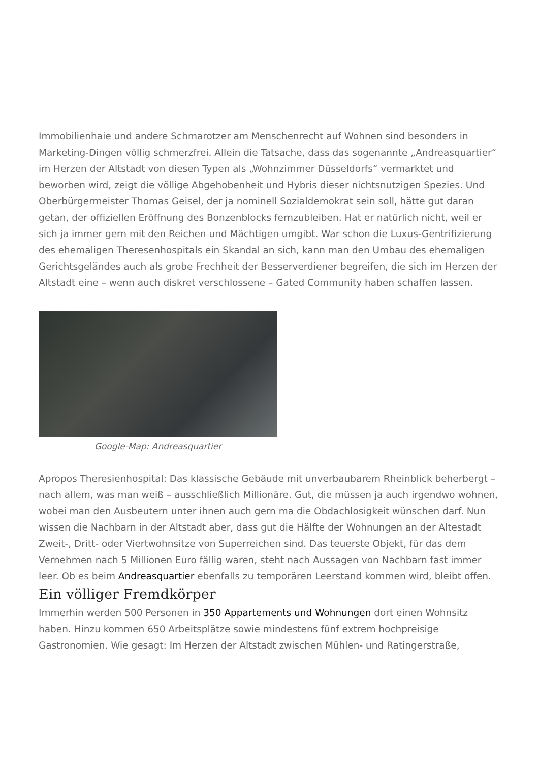Immobilienhaie und andere Schmarotzer am Menschenrecht auf Wohnen sind besonders in Marketing-Dingen völlig schmerzfrei. Allein die Tatsache, dass das sogenannte „Andreasquartier“ im Herzen der Altstadt von diesen Typen als „Wohnzimmer Düsseldorfs“ vermarktet und beworben wird, zeigt die völlige Abgehobenheit und Hybris dieser nichtsnutzigen Spezies. Und Oberbürgermeister Thomas Geisel, der ja nominell Sozialdemokrat sein soll, hätte gut daran getan, der offiziellen Eröffnung des Bonzenblocks fernzubleiben. Hat er natürlich nicht, weil er sich ja immer gern mit den Reichen und Mächtigen umgibt. War schon die Luxus-Gentrifizierung des ehemaligen Theresenhospitals ein Skandal an sich, kann man den Umbau des ehemaligen Gerichtsgeländes auch als grobe Frechheit der Besserverdiener begreifen, die sich im Herzen der Altstadt eine – wenn auch diskret verschlossene – Gated Community haben schaffen lassen.
Google-Map: Andreasquartier
Apropos Theresienhospital: Das klassische Gebäude mit unverbaubarem Rheinblick beherbergt – nach allem, was man weiß – ausschließlich Millionäre. Gut, die müssen ja auch irgendwo wohnen, wobei man den Ausbeutern unter ihnen auch gern ma die Obdachlosigkeit wünschen darf. Nun wissen die Nachbarn in der Altstadt aber, dass gut die Hälfte der Wohnungen an der Altestadt Zweit-, Dritt- oder Viertwohnsitze von Superreichen sind. Das teuerste Objekt, für das dem Vernehmen nach 5 Millionen Euro fällig waren, steht nach Aussagen von Nachbarn fast immer leer. Ob es beim Andreasquartier ebenfalls zu temporären Leerstand kommen wird, bleibt offen.
Ein völliger Fremdkörper
Immerhin werden 500 Personen in 350 Appartements und Wohnungen dort einen Wohnsitz haben. Hinzu kommen 650 Arbeitsplätze sowie mindestens fünf extrem hochpreisige Gastronomien. Wie gesagt: Im Herzen der Altstadt zwischen Mühlen- und Ratingerstraße,